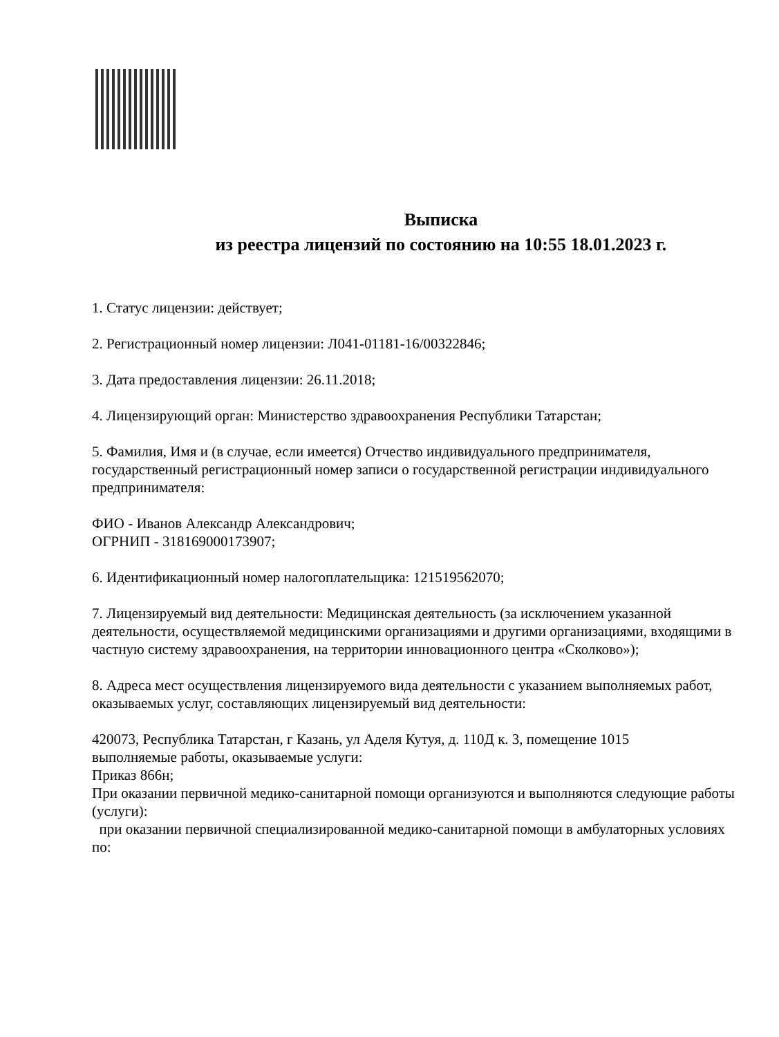Выписка
из реестра лицензий по состоянию на 10:55 18.01.2023 г.
1. Статус лицензии: действует;
2. Регистрационный номер лицензии: Л041-01181-16/00322846;
3. Дата предоставления лицензии: 26.11.2018;
4. Лицензирующий орган: Министерство здравоохранения Республики Татарстан;
5. Фамилия, Имя и (в случае, если имеется) Отчество индивидуального предпринимателя, государственный регистрационный номер записи о государственной регистрации индивидуального предпринимателя:
ФИО - Иванов Александр Александрович;
ОГРНИП - 318169000173907;
6. Идентификационный номер налогоплательщика: 121519562070;
7. Лицензируемый вид деятельности: Медицинская деятельность (за исключением указанной деятельности, осуществляемой медицинскими организациями и другими организациями, входящими в частную систему здравоохранения, на территории инновационного центра «Сколково»);
8. Адреса мест осуществления лицензируемого вида деятельности с указанием выполняемых работ, оказываемых услуг, составляющих лицензируемый вид деятельности:
420073, Республика Татарстан, г Казань, ул Аделя Кутуя, д. 110Д к. 3, помещение 1015
выполняемые работы, оказываемые услуги:
Приказ 866н;
При оказании первичной медико-санитарной помощи организуются и выполняются следующие работы (услуги):
при оказании первичной специализированной медико-санитарной помощи в амбулаторных условиях по: